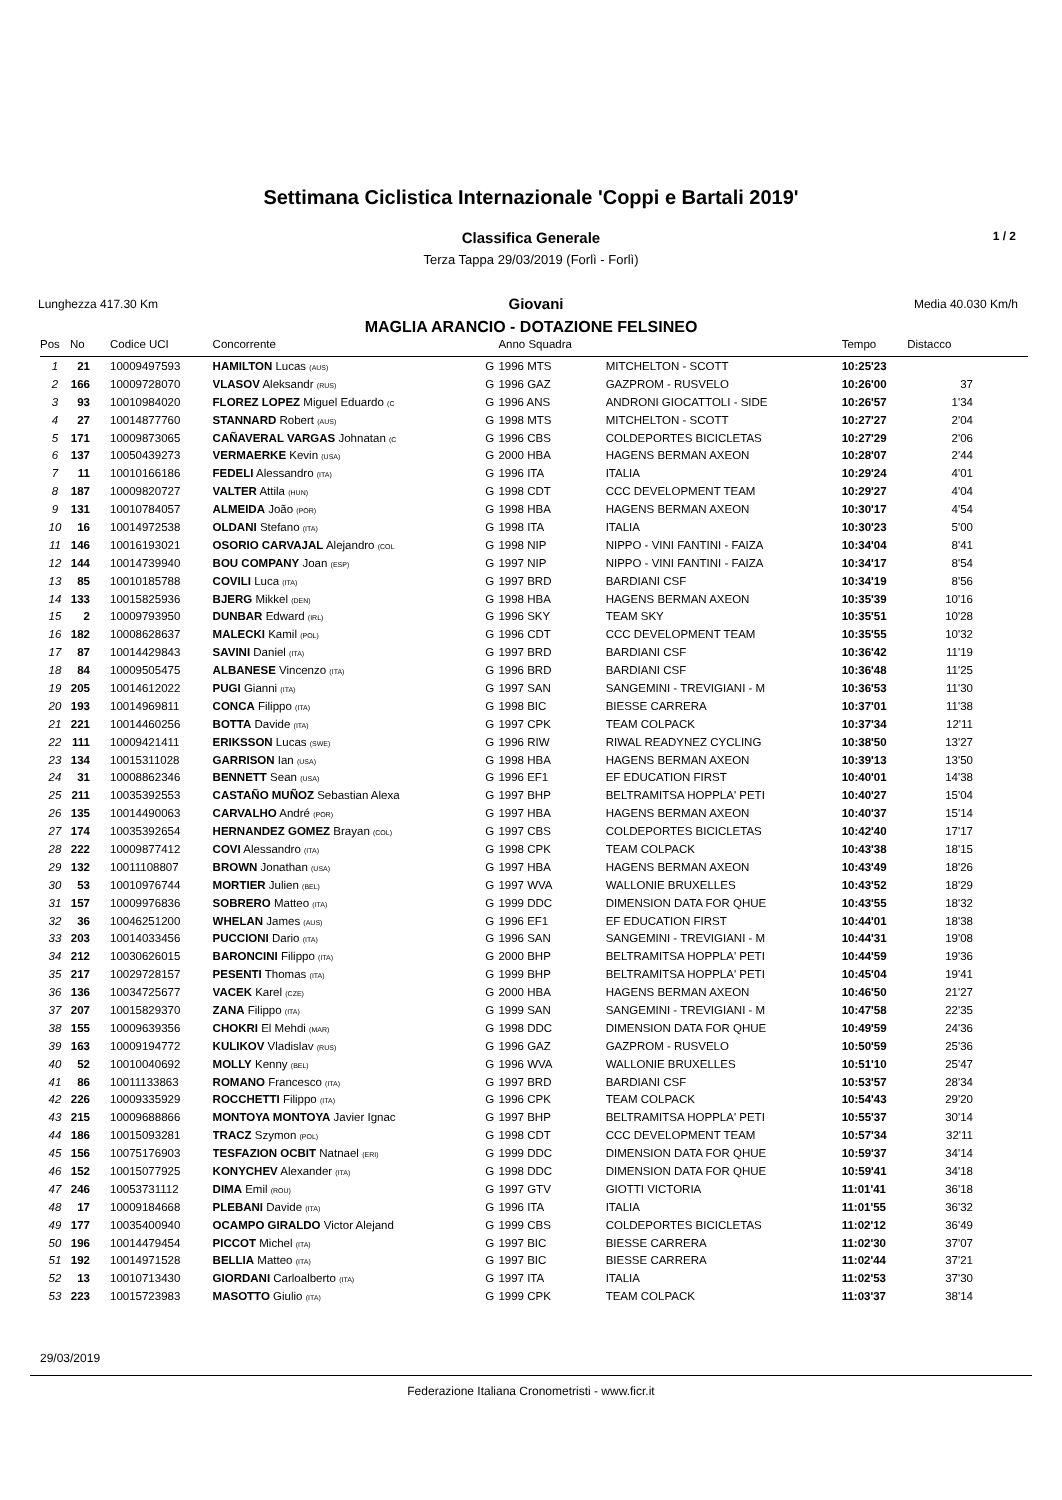Settimana Ciclistica Internazionale 'Coppi e Bartali 2019'
Classifica Generale 1 / 2
Terza Tappa 29/03/2019 (Forlì - Forlì)
Lunghezza 417.30 Km Giovani Media 40.030 Km/h
MAGLIA ARANCIO - DOTAZIONE FELSINEO
| Pos | No | Codice UCI | Concorrente | | Anno Squadra | | Tempo | Distacco |
| --- | --- | --- | --- | --- | --- | --- | --- | --- |
| 1 | 21 | 10009497593 | HAMILTON Lucas (AUS) | G | 1996 MTS | MITCHELTON - SCOTT | 10:25'23 | |
| 2 | 166 | 10009728070 | VLASOV Aleksandr (RUS) | G | 1996 GAZ | GAZPROM - RUSVELO | 10:26'00 | 37 |
| 3 | 93 | 10010984020 | FLOREZ LOPEZ Miguel Eduardo (C | G | 1996 ANS | ANDRONI GIOCATTOLI - SIDE | 10:26'57 | 1'34 |
| 4 | 27 | 10014877760 | STANNARD Robert (AUS) | G | 1998 MTS | MITCHELTON - SCOTT | 10:27'27 | 2'04 |
| 5 | 171 | 10009873065 | CAÑAVERAL VARGAS Johnatan (C | G | 1996 CBS | COLDEPORTES BICICLETAS | 10:27'29 | 2'06 |
| 6 | 137 | 10050439273 | VERMAERKE Kevin (USA) | G | 2000 HBA | HAGENS BERMAN AXEON | 10:28'07 | 2'44 |
| 7 | 11 | 10010166186 | FEDELI Alessandro (ITA) | G | 1996 ITA | ITALIA | 10:29'24 | 4'01 |
| 8 | 187 | 10009820727 | VALTER Attila (HUN) | G | 1998 CDT | CCC DEVELOPMENT TEAM | 10:29'27 | 4'04 |
| 9 | 131 | 10010784057 | ALMEIDA João (POR) | G | 1998 HBA | HAGENS BERMAN AXEON | 10:30'17 | 4'54 |
| 10 | 16 | 10014972538 | OLDANI Stefano (ITA) | G | 1998 ITA | ITALIA | 10:30'23 | 5'00 |
| 11 | 146 | 10016193021 | OSORIO CARVAJAL Alejandro (COL | G | 1998 NIP | NIPPO - VINI FANTINI - FAIZA | 10:34'04 | 8'41 |
| 12 | 144 | 10014739940 | BOU COMPANY Joan (ESP) | G | 1997 NIP | NIPPO - VINI FANTINI - FAIZA | 10:34'17 | 8'54 |
| 13 | 85 | 10010185788 | COVILI Luca (ITA) | G | 1997 BRD | BARDIANI CSF | 10:34'19 | 8'56 |
| 14 | 133 | 10015825936 | BJERG Mikkel (DEN) | G | 1998 HBA | HAGENS BERMAN AXEON | 10:35'39 | 10'16 |
| 15 | 2 | 10009793950 | DUNBAR Edward (IRL) | G | 1996 SKY | TEAM SKY | 10:35'51 | 10'28 |
| 16 | 182 | 10008628637 | MALECKI Kamil (POL) | G | 1996 CDT | CCC DEVELOPMENT TEAM | 10:35'55 | 10'32 |
| 17 | 87 | 10014429843 | SAVINI Daniel (ITA) | G | 1997 BRD | BARDIANI CSF | 10:36'42 | 11'19 |
| 18 | 84 | 10009505475 | ALBANESE Vincenzo (ITA) | G | 1996 BRD | BARDIANI CSF | 10:36'48 | 11'25 |
| 19 | 205 | 10014612022 | PUGI Gianni (ITA) | G | 1997 SAN | SANGEMINI - TREVIGIANI - M | 10:36'53 | 11'30 |
| 20 | 193 | 10014969811 | CONCA Filippo (ITA) | G | 1998 BIC | BIESSE CARRERA | 10:37'01 | 11'38 |
| 21 | 221 | 10014460256 | BOTTA Davide (ITA) | G | 1997 CPK | TEAM COLPACK | 10:37'34 | 12'11 |
| 22 | 111 | 10009421411 | ERIKSSON Lucas (SWE) | G | 1996 RIW | RIWAL READYNEZ CYCLING | 10:38'50 | 13'27 |
| 23 | 134 | 10015311028 | GARRISON Ian (USA) | G | 1998 HBA | HAGENS BERMAN AXEON | 10:39'13 | 13'50 |
| 24 | 31 | 10008862346 | BENNETT Sean (USA) | G | 1996 EF1 | EF EDUCATION FIRST | 10:40'01 | 14'38 |
| 25 | 211 | 10035392553 | CASTAÑO MUÑOZ Sebastian Alexa | G | 1997 BHP | BELTRAMITSA HOPPLA' PETI | 10:40'27 | 15'04 |
| 26 | 135 | 10014490063 | CARVALHO André (POR) | G | 1997 HBA | HAGENS BERMAN AXEON | 10:40'37 | 15'14 |
| 27 | 174 | 10035392654 | HERNANDEZ GOMEZ Brayan (COL) | G | 1997 CBS | COLDEPORTES BICICLETAS | 10:42'40 | 17'17 |
| 28 | 222 | 10009877412 | COVI Alessandro (ITA) | G | 1998 CPK | TEAM COLPACK | 10:43'38 | 18'15 |
| 29 | 132 | 10011108807 | BROWN Jonathan (USA) | G | 1997 HBA | HAGENS BERMAN AXEON | 10:43'49 | 18'26 |
| 30 | 53 | 10010976744 | MORTIER Julien (BEL) | G | 1997 WVA | WALLONIE BRUXELLES | 10:43'52 | 18'29 |
| 31 | 157 | 10009976836 | SOBRERO Matteo (ITA) | G | 1999 DDC | DIMENSION DATA FOR QHUE | 10:43'55 | 18'32 |
| 32 | 36 | 10046251200 | WHELAN James (AUS) | G | 1996 EF1 | EF EDUCATION FIRST | 10:44'01 | 18'38 |
| 33 | 203 | 10014033456 | PUCCIONI Dario (ITA) | G | 1996 SAN | SANGEMINI - TREVIGIANI - M | 10:44'31 | 19'08 |
| 34 | 212 | 10030626015 | BARONCINI Filippo (ITA) | G | 2000 BHP | BELTRAMITSA HOPPLA' PETI | 10:44'59 | 19'36 |
| 35 | 217 | 10029728157 | PESENTI Thomas (ITA) | G | 1999 BHP | BELTRAMITSA HOPPLA' PETI | 10:45'04 | 19'41 |
| 36 | 136 | 10034725677 | VACEK Karel (CZE) | G | 2000 HBA | HAGENS BERMAN AXEON | 10:46'50 | 21'27 |
| 37 | 207 | 10015829370 | ZANA Filippo (ITA) | G | 1999 SAN | SANGEMINI - TREVIGIANI - M | 10:47'58 | 22'35 |
| 38 | 155 | 10009639356 | CHOKRI El Mehdi (MAR) | G | 1998 DDC | DIMENSION DATA FOR QHUE | 10:49'59 | 24'36 |
| 39 | 163 | 10009194772 | KULIKOV Vladislav (RUS) | G | 1996 GAZ | GAZPROM - RUSVELO | 10:50'59 | 25'36 |
| 40 | 52 | 10010040692 | MOLLY Kenny (BEL) | G | 1996 WVA | WALLONIE BRUXELLES | 10:51'10 | 25'47 |
| 41 | 86 | 10011133863 | ROMANO Francesco (ITA) | G | 1997 BRD | BARDIANI CSF | 10:53'57 | 28'34 |
| 42 | 226 | 10009335929 | ROCCHETTI Filippo (ITA) | G | 1996 CPK | TEAM COLPACK | 10:54'43 | 29'20 |
| 43 | 215 | 10009688866 | MONTOYA MONTOYA Javier Ignac | G | 1997 BHP | BELTRAMITSA HOPPLA' PETI | 10:55'37 | 30'14 |
| 44 | 186 | 10015093281 | TRACZ Szymon (POL) | G | 1998 CDT | CCC DEVELOPMENT TEAM | 10:57'34 | 32'11 |
| 45 | 156 | 10075176903 | TESFAZION OCBIT Natnael (ERI) | G | 1999 DDC | DIMENSION DATA FOR QHUE | 10:59'37 | 34'14 |
| 46 | 152 | 10015077925 | KONYCHEV Alexander (ITA) | G | 1998 DDC | DIMENSION DATA FOR QHUE | 10:59'41 | 34'18 |
| 47 | 246 | 10053731112 | DIMA Emil (ROU) | G | 1997 GTV | GIOTTI VICTORIA | 11:01'41 | 36'18 |
| 48 | 17 | 10009184668 | PLEBANI Davide (ITA) | G | 1996 ITA | ITALIA | 11:01'55 | 36'32 |
| 49 | 177 | 10035400940 | OCAMPO GIRALDO Victor Alejand | G | 1999 CBS | COLDEPORTES BICICLETAS | 11:02'12 | 36'49 |
| 50 | 196 | 10014479454 | PICCOT Michel (ITA) | G | 1997 BIC | BIESSE CARRERA | 11:02'30 | 37'07 |
| 51 | 192 | 10014971528 | BELLIA Matteo (ITA) | G | 1997 BIC | BIESSE CARRERA | 11:02'44 | 37'21 |
| 52 | 13 | 10010713430 | GIORDANI Carloalberto (ITA) | G | 1997 ITA | ITALIA | 11:02'53 | 37'30 |
| 53 | 223 | 10015723983 | MASOTTO Giulio (ITA) | G | 1999 CPK | TEAM COLPACK | 11:03'37 | 38'14 |
29/03/2019
Federazione Italiana Cronometristi - www.ficr.it